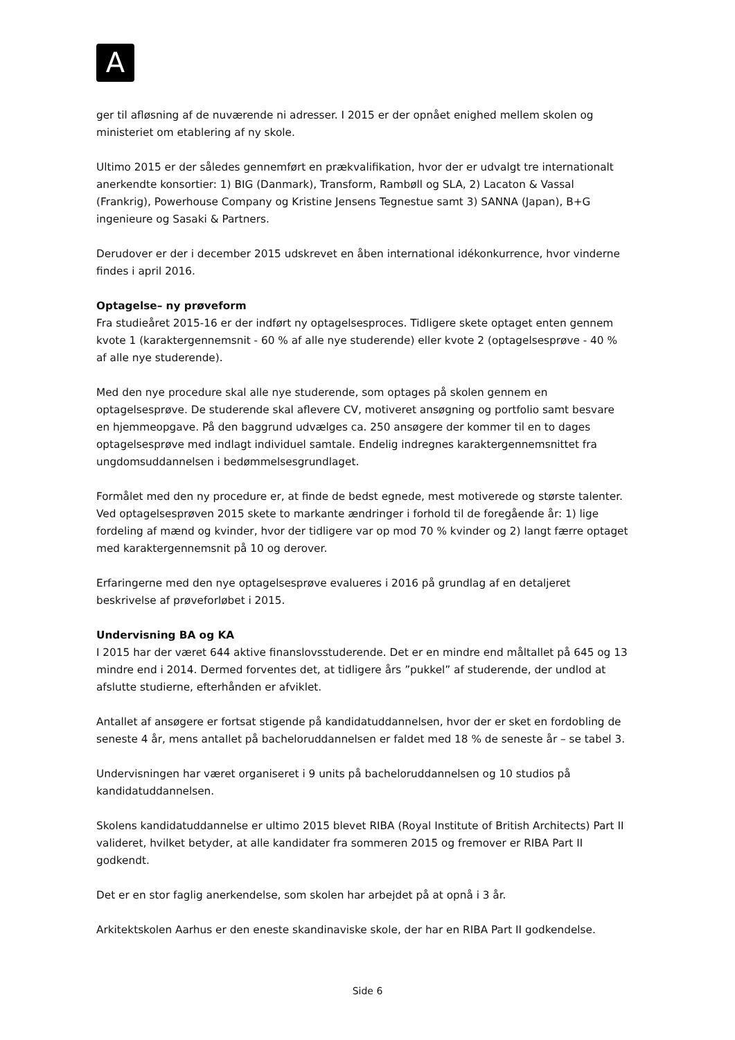A
ger til afløsning af de nuværende ni adresser. I 2015 er der opnået enighed mellem skolen og ministeriet om etablering af ny skole.
Ultimo 2015 er der således gennemført en prækvalifikation, hvor der er udvalgt tre internationalt anerkendte konsortier: 1) BIG (Danmark), Transform, Rambøll og SLA, 2) Lacaton & Vassal (Frankrig), Powerhouse Company og Kristine Jensens Tegnestue samt 3) SANNA (Japan), B+G ingenieure og Sasaki & Partners.
Derudover er der i december 2015 udskrevet en åben international idékonkurrence, hvor vinderne findes i april 2016.
Optagelse– ny prøveform
Fra studieåret 2015-16 er der indført ny optagelsesproces. Tidligere skete optaget enten gennem kvote 1 (karaktergennemsnit - 60 % af alle nye studerende) eller kvote 2 (optagelsesprøve - 40 % af alle nye studerende).
Med den nye procedure skal alle nye studerende, som optages på skolen gennem en optagelsesprøve. De studerende skal aflevere CV, motiveret ansøgning og portfolio samt besvare en hjemmeopgave. På den baggrund udvælges ca. 250 ansøgere der kommer til en to dages optagelsesprøve med indlagt individuel samtale. Endelig indregnes karaktergennemsnittet fra ungdomsuddannelsen i bedømmelsesgrundlaget.
Formålet med den ny procedure er, at finde de bedst egnede, mest motiverede og største talenter. Ved optagelsesprøven 2015 skete to markante ændringer i forhold til de foregående år: 1) lige fordeling af mænd og kvinder, hvor der tidligere var op mod 70 % kvinder og 2) langt færre optaget med karaktergennemsnit på 10 og derover.
Erfaringerne med den nye optagelsesprøve evalueres i 2016 på grundlag af en detaljeret beskrivelse af prøveforløbet i 2015.
Undervisning BA og KA
I 2015 har der været 644 aktive finanslovsstuderende. Det er en mindre end måltallet på 645 og 13 mindre end i 2014. Dermed forventes det, at tidligere års ”pukkel” af studerende, der undlod at afslutte studierne, efterhånden er afviklet.
Antallet af ansøgere er fortsat stigende på kandidatuddannelsen, hvor der er sket en fordobling de seneste 4 år, mens antallet på bacheloruddannelsen er faldet med 18 % de seneste år – se tabel 3.
Undervisningen har været organiseret i 9 units på bacheloruddannelsen og 10 studios på kandidatuddannelsen.
Skolens kandidatuddannelse er ultimo 2015 blevet RIBA (Royal Institute of British Architects) Part II valideret, hvilket betyder, at alle kandidater fra sommeren 2015 og fremover er RIBA Part II godkendt.
Det er en stor faglig anerkendelse, som skolen har arbejdet på at opnå i 3 år.
Arkitektskolen Aarhus er den eneste skandinaviske skole, der har en RIBA Part II godkendelse.
Side 6